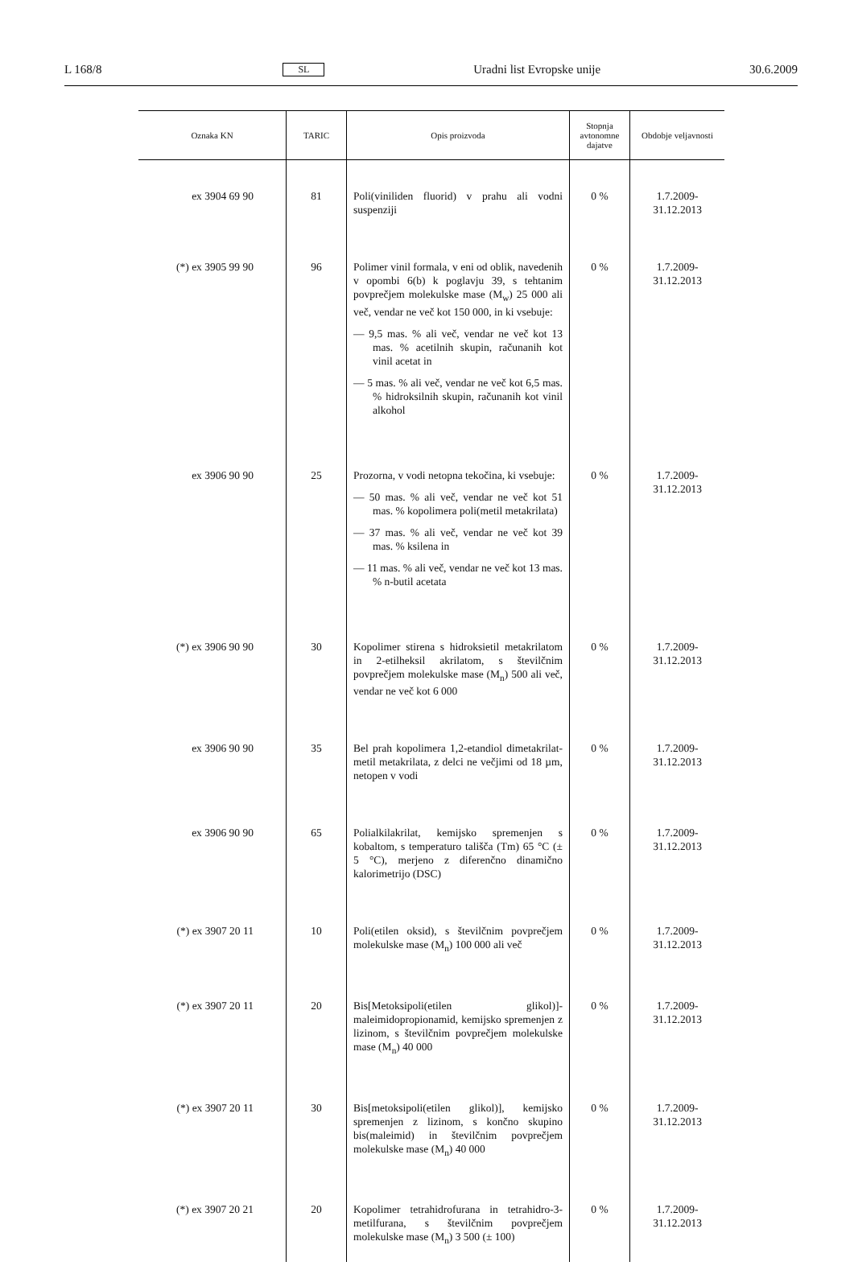L 168/8 SL Uradni list Evropske unije 30.6.2009
| Oznaka KN | TARIC | Opis proizvoda | Stopnja avtonomne dajatve | Obdobje veljavnosti |
| --- | --- | --- | --- | --- |
| ex 3904 69 90 | 81 | Poli(viniliden fluorid) v prahu ali vodni suspenziji | 0 % | 1.7.2009-31.12.2013 |
| (*) ex 3905 99 90 | 96 | Polimer vinil formala, v eni od oblik, navedenih v opombi 6(b) k poglavju 39, s tehtanim povprečjem molekulske mase (M<sub>w</sub>) 25 000 ali več, vendar ne več kot 150 000, in ki vsebuje: — 9,5 mas. % ali več, vendar ne več kot 13 mas. % acetilnih skupin, računanih kot vinil acetat in — 5 mas. % ali več, vendar ne več kot 6,5 mas. % hidroksilnih skupin, računanih kot vinil alkohol | 0 % | 1.7.2009-31.12.2013 |
| ex 3906 90 90 | 25 | Prozorna, v vodi netopna tekočina, ki vsebuje: — 50 mas. % ali več, vendar ne več kot 51 mas. % kopolimera poli(metil metakrilata) — 37 mas. % ali več, vendar ne več kot 39 mas. % ksilena in — 11 mas. % ali več, vendar ne več kot 13 mas. % n-butil acetata | 0 % | 1.7.2009-31.12.2013 |
| (*) ex 3906 90 90 | 30 | Kopolimer stirena s hidroksietil metakrilatom in 2-etilheksil akrilatom, s številčnim povprečjem molekulske mase (M<sub>n</sub>) 500 ali več, vendar ne več kot 6 000 | 0 % | 1.7.2009-31.12.2013 |
| ex 3906 90 90 | 35 | Bel prah kopolimera 1,2-etandiol dimetakrilat-metil metakrilata, z delci ne večjimi od 18 µm, netopen v vodi | 0 % | 1.7.2009-31.12.2013 |
| ex 3906 90 90 | 65 | Polialkilakrilat, kemijsko spremenjen s kobaltom, s temperaturo tališča (Tm) 65 °C (± 5 °C), merjeno z diferenčno dinamično kalorimetrijo (DSC) | 0 % | 1.7.2009-31.12.2013 |
| (*) ex 3907 20 11 | 10 | Poli(etilen oksid), s številčnim povprečjem molekulske mase (M<sub>n</sub>) 100 000 ali več | 0 % | 1.7.2009-31.12.2013 |
| (*) ex 3907 20 11 | 20 | Bis[Metoksipoli(etilen glikol)]-maleimidopropionamid, kemijsko spremenjen z lizinom, s številčnim povprečjem molekulske mase (M<sub>n</sub>) 40 000 | 0 % | 1.7.2009-31.12.2013 |
| (*) ex 3907 20 11 | 30 | Bis[metoksipoli(etilen glikol)], kemijsko spremenjen z lizinom, s končno skupino bis(maleimid) in številčnim povprečjem molekulske mase (M<sub>n</sub>) 40 000 | 0 % | 1.7.2009-31.12.2013 |
| (*) ex 3907 20 21 | 20 | Kopolimer tetrahidrofurana in tetrahidro-3-metilfurana, s številčnim povprečjem molekulske mase (M<sub>n</sub>) 3 500 (± 100) | 0 % | 1.7.2009-31.12.2013 |